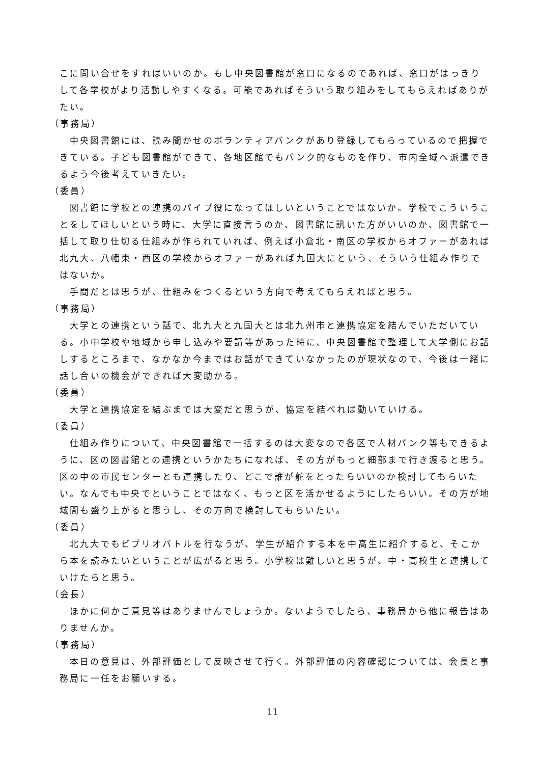こに問い合せをすればいいのか。もし中央図書館が窓口になるのであれば、窓口がはっきりして各学校がより活動しやすくなる。可能であればそういう取り組みをしてもらえればありがたい。
（事務局）
中央図書館には、読み聞かせのボランティアバンクがあり登録してもらっているので把握できている。子ども図書館ができて、各地区館でもバンク的なものを作り、市内全域へ派遣できるよう今後考えていきたい。
（委員）
図書館に学校との連携のパイプ役になってほしいということではないか。学校でこういうことをしてほしいという時に、大学に直接言うのか、図書館に訊いた方がいいのか、図書館で一括して取り仕切る仕組みが作られていれば、例えば小倉北・南区の学校からオファーがあれば北九大、八幡東・西区の学校からオファーがあれば九国大にという、そういう仕組み作りではないか。
手間だとは思うが、仕組みをつくるという方向で考えてもらえればと思う。
（事務局）
大学との連携という話で、北九大と九国大とは北九州市と連携協定を結んでいただいている。小中学校や地域から申し込みや要請等があった時に、中央図書館で整理して大学側にお話しするところまで、なかなか今まではお話ができていなかったのが現状なので、今後は一緒に話し合いの機会ができれば大変助かる。
（委員）
大学と連携協定を結ぶまでは大変だと思うが、協定を結べれば動いていける。
（委員）
仕組み作りについて、中央図書館で一括するのは大変なので各区で人材バンク等もできるように、区の図書館との連携というかたちになれば、その方がもっと細部まで行き渡ると思う。区の中の市民センターとも連携したり、どこで誰が舵をとったらいいのか検討してもらいたい。なんでも中央でということではなく、もっと区を活かせるようにしたらいい。その方が地域間も盛り上がると思うし、その方向で検討してもらいたい。
（委員）
北九大でもビブリオバトルを行なうが、学生が紹介する本を中高生に紹介すると、そこから本を読みたいということが広がると思う。小学校は難しいと思うが、中・高校生と連携していけたらと思う。
（会長）
ほかに何かご意見等はありませんでしょうか。ないようでしたら、事務局から他に報告はありませんか。
（事務局）
本日の意見は、外部評価として反映させて行く。外部評価の内容確認については、会長と事務局に一任をお願いする。
11